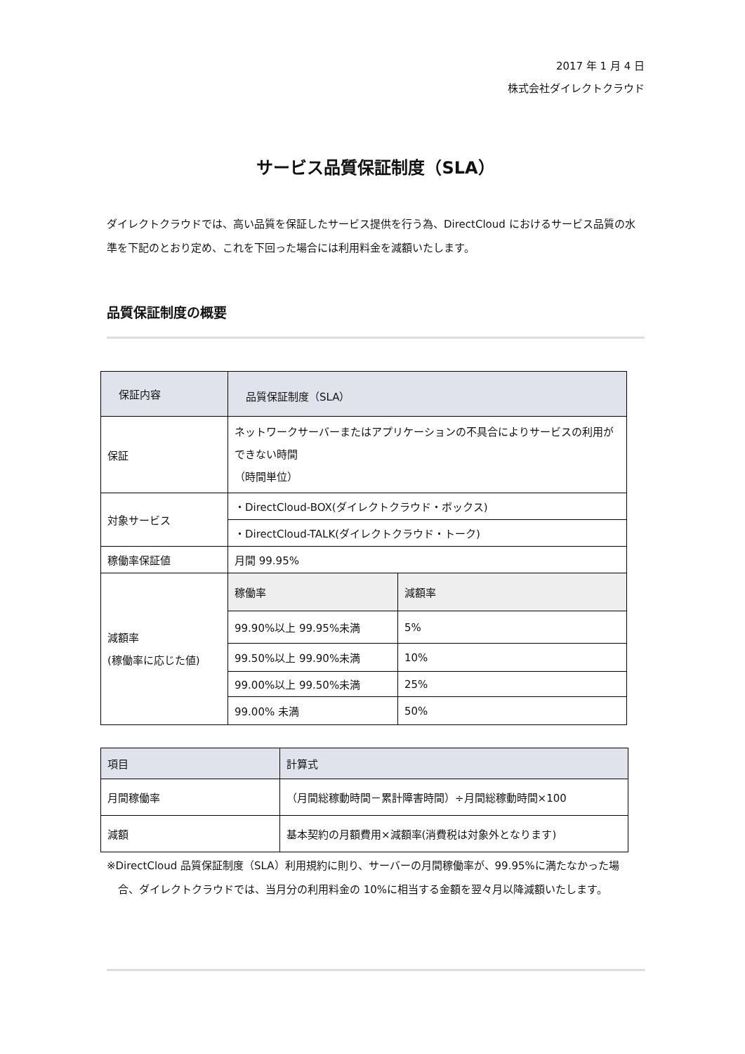2017 年 1 月 4 日
株式会社ダイレクトクラウド
サービス品質保証制度（SLA）
ダイレクトクラウドでは、高い品質を保証したサービス提供を行う為、DirectCloud におけるサービス品質の水準を下記のとおり定め、これを下回った場合には利用料金を減額いたします。
品質保証制度の概要
| 保証内容 | 品質保証制度（SLA） | |
| 保証 | ネットワークサーバーまたはアプリケーションの不具合によりサービスの利用ができない時間 （時間単位） | |
| 対象サービス | ・DirectCloud-BOX(ダイレクトクラウド・ボックス) | |
| | ・DirectCloud-TALK(ダイレクトクラウド・トーク) | |
| 稼働率保証値 | 月間 99.95% | |
| 減額率 (稼働率に応じた値) | 稼働率 | 減額率 |
| | 99.90%以上 99.95%未満 | 5% |
| | 99.50%以上 99.90%未満 | 10% |
| | 99.00%以上 99.50%未満 | 25% |
| | 99.00% 未満 | 50% |
| 項目 | 計算式 |
| 月間稼働率 | （月間総稼動時間－累計障害時間）÷月間総稼動時間×100 |
| 減額 | 基本契約の月額費用×減額率(消費税は対象外となります) |
※DirectCloud 品質保証制度（SLA）利用規約に則り、サーバーの月間稼働率が、99.95%に満たなかった場合、ダイレクトクラウドでは、当月分の利用料金の 10%に相当する金額を翌々月以降減額いたします。